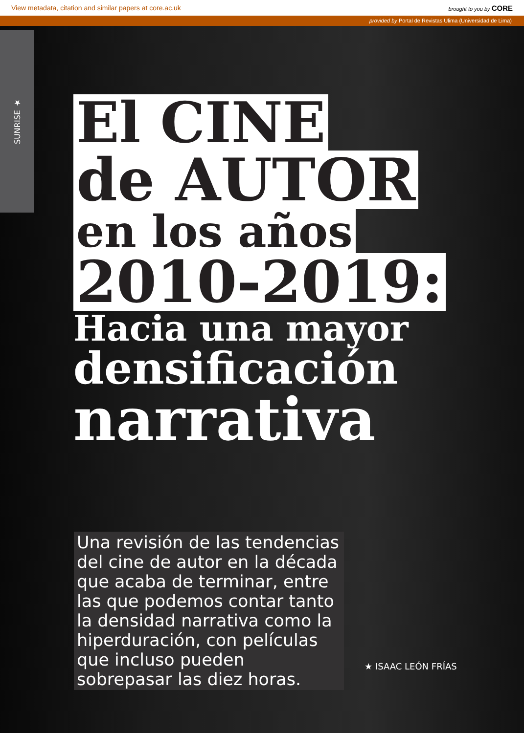View metadata, citation and similar papers at core.ac.uk brought to you by CORE
provided by Portal de Revistas Ulima (Universidad de Lima)
SUNRISE ★
El CINE
de AUTOR
en los años
2010-2019:
Hacia una mayor
densificación
narrativa
Una revisión de las tendencias del cine de autor en la década que acaba de terminar, entre las que podemos contar tanto la densidad narrativa como la hiperduración, con películas que incluso pueden sobrepasar las diez horas.
★ ISAAC LEÓN FRÍAS